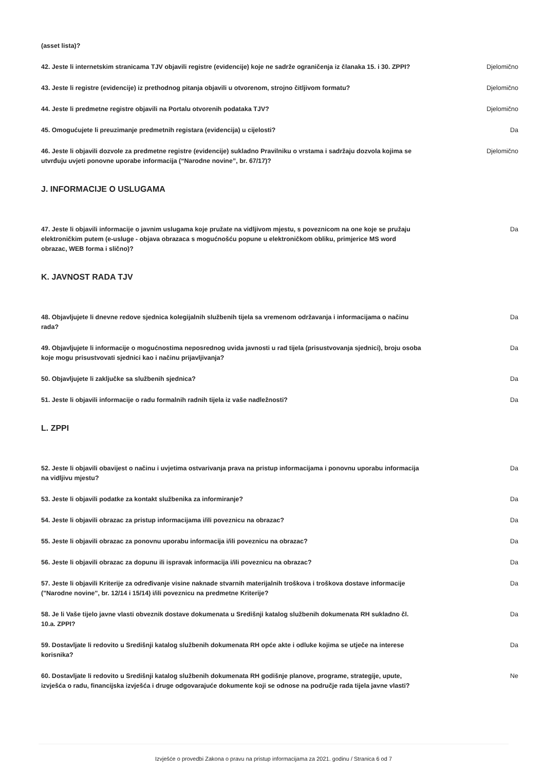| (asset lista)? | |
| 42. Jeste li internetskim stranicama TJV objavili registre (evidencije) koje ne sadrže ograničenja iz članaka 15. i 30. ZPPI? | Djelomično |
| 43. Jeste li registre (evidencije) iz prethodnog pitanja objavili u otvorenom, strojno čitljivom formatu? | Djelomično |
| 44. Jeste li predmetne registre objavili na Portalu otvorenih podataka TJV? | Djelomično |
| 45. Omogućujete li preuzimanje predmetnih registara (evidencija) u cijelosti? | Da |
| 46. Jeste li objavili dozvole za predmetne registre (evidencije) sukladno Pravilniku o vrstama i sadržaju dozvola kojima se utvrđuju uvjeti ponovne uporabe informacija (“Narodne novine”, br. 67/17)? | Djelomično |
J. INFORMACIJE O USLUGAMA
| 47. Jeste li objavili informacije o javnim uslugama koje pružate na vidljivom mjestu, s poveznicom na one koje se pružaju elektroničkim putem (e-usluge - objava obrazaca s mogućnošću popune u elektroničkom obliku, primjerice MS word obrazac, WEB forma i slično)? | Da |
K. JAVNOST RADA TJV
| 48. Objavljujete li dnevne redove sjednica kolegijalnih službenih tijela sa vremenom održavanja i informacijama o načinu rada? | Da |
| 49. Objavljujete li informacije o mogućnostima neposrednog uvida javnosti u rad tijela (prisustvovanja sjednici), broju osoba koje mogu prisustvovati sjednici kao i načinu prijavljivanja? | Da |
| 50. Objavljujete li zaključke sa službenih sjednica? | Da |
| 51. Jeste li objavili informacije o radu formalnih radnih tijela iz vaše nadležnosti? | Da |
L. ZPPI
| 52. Jeste li objavili obavijest o načinu i uvjetima ostvarivanja prava na pristup informacijama i ponovnu uporabu informacija na vidljivu mjestu? | Da |
| 53. Jeste li objavili podatke za kontakt službenika za informiranje? | Da |
| 54. Jeste li objavili obrazac za pristup informacijama i/ili poveznicu na obrazac? | Da |
| 55. Jeste li objavili obrazac za ponovnu uporabu informacija i/ili poveznicu na obrazac? | Da |
| 56. Jeste li objavili obrazac za dopunu ili ispravak informacija i/ili poveznicu na obrazac? | Da |
| 57. Jeste li objavili Kriterije za određivanje visine naknade stvarnih materijalnih troškova i troškova dostave informacije ("Narodne novine", br. 12/14 i 15/14) i/ili poveznicu na predmetne Kriterije? | Da |
| 58. Je li Vaše tijelo javne vlasti obveznik dostave dokumenata u Središnji katalog službenih dokumenata RH sukladno čl. 10.a. ZPPI? | Da |
| 59. Dostavljate li redovito u Središnji katalog službenih dokumenata RH opće akte i odluke kojima se utječe na interese korisnika? | Da |
| 60. Dostavljate li redovito u Središnji katalog službenih dokumenata RH godišnje planove, programe, strategije, upute, izvješća o radu, financijska izvješća i druge odgovarajuće dokumente koji se odnose na područje rada tijela javne vlasti? | Ne |
Izvješće o provedbi Zakona o pravu na pristup informacijama za 2021. godinu / Stranica 6 od 7